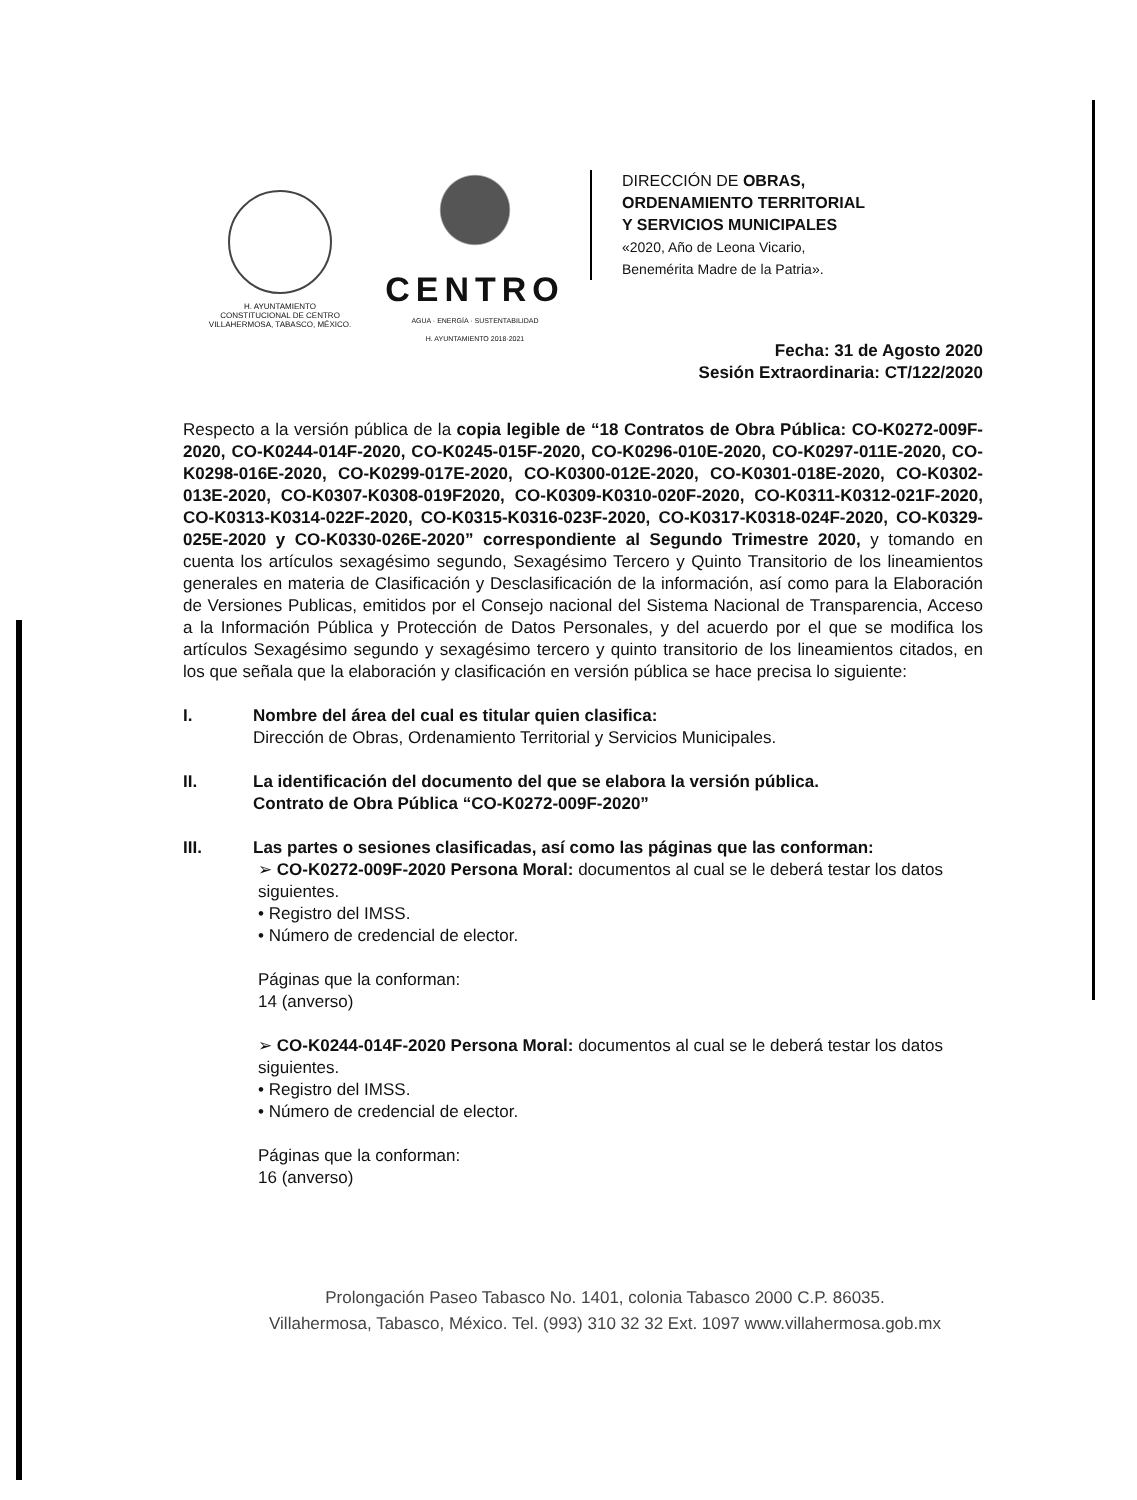H. AYUNTAMIENTO
CONSTITUCIONAL DE CENTRO
VILLAHERMOSA, TABASCO, MÉXICO.
CENTRO
AGUA · ENERGÍA · SUSTENTABILIDAD
H. AYUNTAMIENTO 2018·2021
DIRECCIÓN DE OBRAS,
ORDENAMIENTO TERRITORIAL
Y SERVICIOS MUNICIPALES
«2020, Año de Leona Vicario,
Benemérita Madre de la Patria».
Fecha: 31 de Agosto 2020
Sesión Extraordinaria: CT/122/2020
Respecto a la versión pública de la copia legible de “18 Contratos de Obra Pública: CO-K0272-009F-2020, CO-K0244-014F-2020, CO-K0245-015F-2020, CO-K0296-010E-2020, CO-K0297-011E-2020, CO-K0298-016E-2020, CO-K0299-017E-2020, CO-K0300-012E-2020, CO-K0301-018E-2020, CO-K0302-013E-2020, CO-K0307-K0308-019F2020, CO-K0309-K0310-020F-2020, CO-K0311-K0312-021F-2020, CO-K0313-K0314-022F-2020, CO-K0315-K0316-023F-2020, CO-K0317-K0318-024F-2020, CO-K0329-025E-2020 y CO-K0330-026E-2020” correspondiente al Segundo Trimestre 2020, y tomando en cuenta los artículos sexagésimo segundo, Sexagésimo Tercero y Quinto Transitorio de los lineamientos generales en materia de Clasificación y Desclasificación de la información, así como para la Elaboración de Versiones Publicas, emitidos por el Consejo nacional del Sistema Nacional de Transparencia, Acceso a la Información Pública y Protección de Datos Personales, y del acuerdo por el que se modifica los artículos Sexagésimo segundo y sexagésimo tercero y quinto transitorio de los lineamientos citados, en los que señala que la elaboración y clasificación en versión pública se hace precisa lo siguiente:
I. Nombre del área del cual es titular quien clasifica:
Dirección de Obras, Ordenamiento Territorial y Servicios Municipales.
II. La identificación del documento del que se elabora la versión pública.
Contrato de Obra Pública “CO-K0272-009F-2020”
III. Las partes o sesiones clasificadas, así como las páginas que las conforman:
➢ CO-K0272-009F-2020 Persona Moral: documentos al cual se le deberá testar los datos siguientes.
• Registro del IMSS.
• Número de credencial de elector.
Páginas que la conforman:
14 (anverso)
➢ CO-K0244-014F-2020 Persona Moral: documentos al cual se le deberá testar los datos siguientes.
• Registro del IMSS.
• Número de credencial de elector.
Páginas que la conforman:
16 (anverso)
Prolongación Paseo Tabasco No. 1401, colonia Tabasco 2000 C.P. 86035.
Villahermosa, Tabasco, México. Tel. (993) 310 32 32 Ext. 1097 www.villahermosa.gob.mx